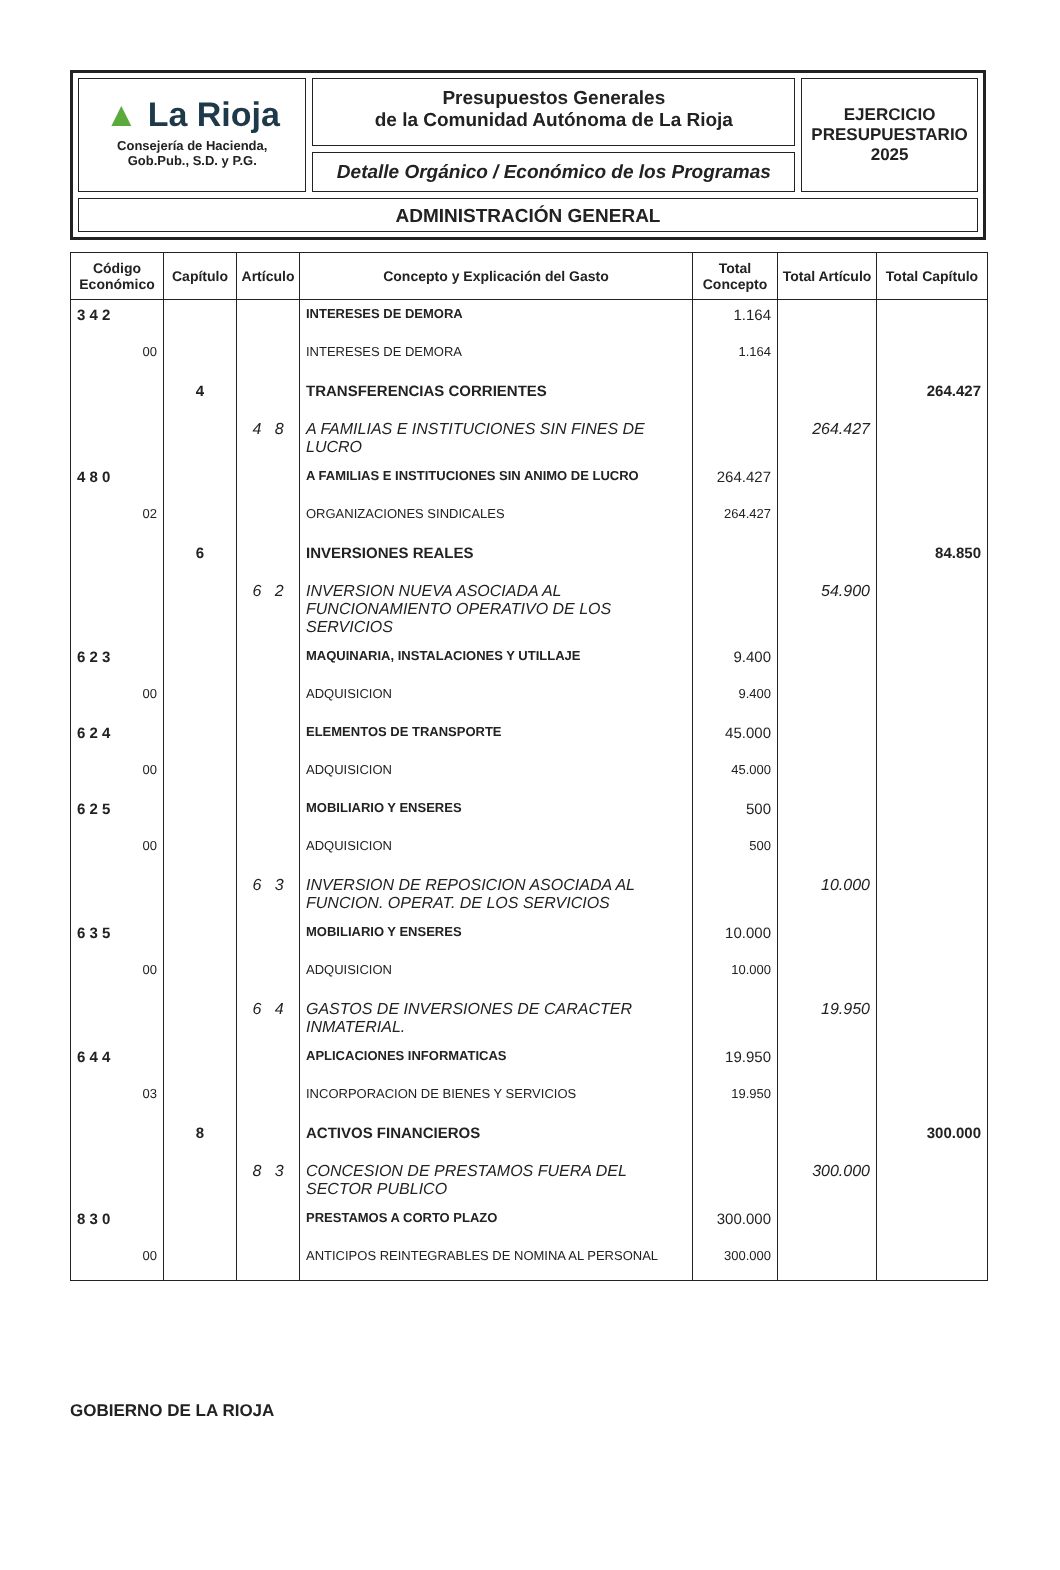▲ La Rioja
Consejería de Hacienda,
Gob.Pub., S.D. y P.G.
Presupuestos Generales
de la Comunidad Autónoma de La Rioja
Detalle Orgánico / Económico de los Programas
EJERCICIO
PRESUPUESTARIO
2025
ADMINISTRACIÓN GENERAL
| Código Económico | Capítulo | Artículo | Concepto y Explicación del Gasto | Total Concepto | Total Artículo | Total Capítulo |
| --- | --- | --- | --- | --- | --- | --- |
| 3 4 2 | | | INTERESES DE DEMORA | 1.164 | | |
| 00 | | | INTERESES DE DEMORA | 1.164 | | |
| | 4 | | TRANSFERENCIAS CORRIENTES | | | 264.427 |
| | | 4 8 | A FAMILIAS E INSTITUCIONES SIN FINES DE LUCRO | | 264.427 | |
| 4 8 0 | | | A FAMILIAS E INSTITUCIONES SIN ANIMO DE LUCRO | 264.427 | | |
| 02 | | | ORGANIZACIONES SINDICALES | 264.427 | | |
| | 6 | | INVERSIONES REALES | | | 84.850 |
| | | 6 2 | INVERSION NUEVA ASOCIADA AL FUNCIONAMIENTO OPERATIVO DE LOS SERVICIOS | | 54.900 | |
| 6 2 3 | | | MAQUINARIA, INSTALACIONES Y UTILLAJE | 9.400 | | |
| 00 | | | ADQUISICION | 9.400 | | |
| 6 2 4 | | | ELEMENTOS DE TRANSPORTE | 45.000 | | |
| 00 | | | ADQUISICION | 45.000 | | |
| 6 2 5 | | | MOBILIARIO Y ENSERES | 500 | | |
| 00 | | | ADQUISICION | 500 | | |
| | | 6 3 | INVERSION DE REPOSICION ASOCIADA AL FUNCION. OPERAT. DE LOS SERVICIOS | | 10.000 | |
| 6 3 5 | | | MOBILIARIO Y ENSERES | 10.000 | | |
| 00 | | | ADQUISICION | 10.000 | | |
| | | 6 4 | GASTOS DE INVERSIONES DE CARACTER INMATERIAL. | | 19.950 | |
| 6 4 4 | | | APLICACIONES INFORMATICAS | 19.950 | | |
| 03 | | | INCORPORACION DE BIENES Y SERVICIOS | 19.950 | | |
| | 8 | | ACTIVOS FINANCIEROS | | | 300.000 |
| | | 8 3 | CONCESION DE PRESTAMOS FUERA DEL SECTOR PUBLICO | | 300.000 | |
| 8 3 0 | | | PRESTAMOS A CORTO PLAZO | 300.000 | | |
| 00 | | | ANTICIPOS REINTEGRABLES DE NOMINA AL PERSONAL | 300.000 | | |
GOBIERNO DE LA RIOJA